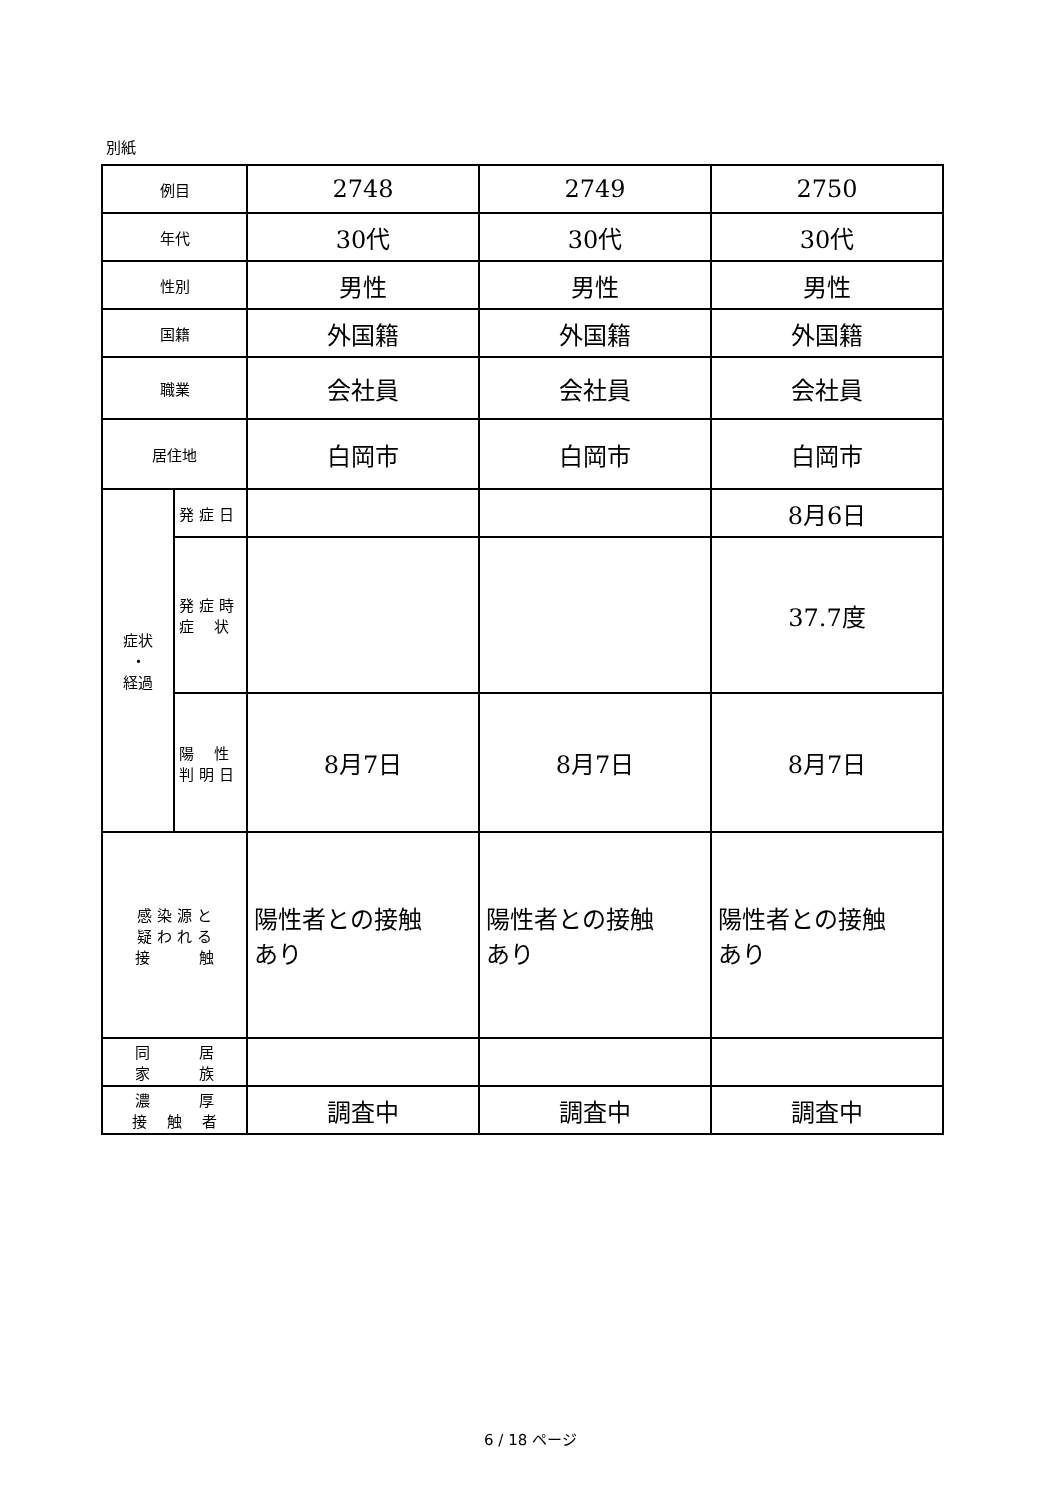別紙
| 例目 | | 2748 | 2749 | 2750 |
| 年代 | | 30代 | 30代 | 30代 |
| 性別 | | 男性 | 男性 | 男性 |
| 国籍 | | 外国籍 | 外国籍 | 外国籍 |
| 職業 | | 会社員 | 会社員 | 会社員 |
| 居住地 | | 白岡市 | 白岡市 | 白岡市 |
| 症状 ・ 経過 | 発 症 日 | | | 8月6日 |
| | 発 症 時 症 状 | | | 37.7度 |
| | 陽 性 判 明 日 | 8月7日 | 8月7日 | 8月7日 |
| 感 染 源 と 疑 わ れ る 接 触 | | 陽性者との接触 あり | 陽性者との接触 あり | 陽性者との接触 あり |
| 同 居 家 族 | | | | |
| 濃 厚 接 触 者 | | 調査中 | 調査中 | 調査中 |
6 / 18 ページ